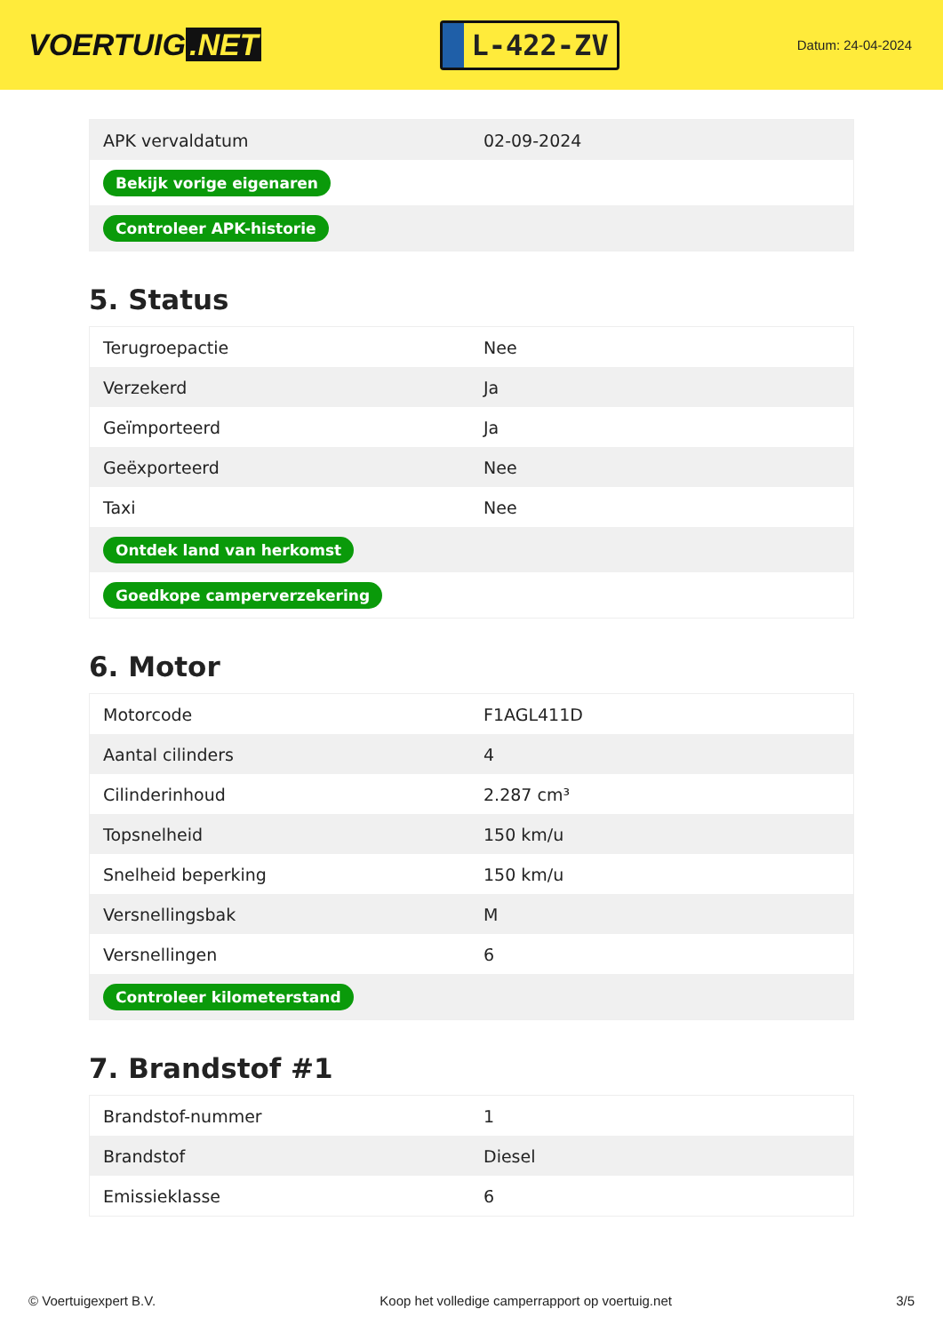VOERTUIG.NET
L-422-ZV
Datum: 24-04-2024
| APK vervaldatum | 02-09-2024 |
| Bekijk vorige eigenaren | |
| Controleer APK-historie | |
5. Status
| Terugroepactie | Nee |
| Verzekerd | Ja |
| Geïmporteerd | Ja |
| Geëxporteerd | Nee |
| Taxi | Nee |
| Ontdek land van herkomst | |
| Goedkope camperverzekering | |
6. Motor
| Motorcode | F1AGL411D |
| Aantal cilinders | 4 |
| Cilinderinhoud | 2.287 cm³ |
| Topsnelheid | 150 km/u |
| Snelheid beperking | 150 km/u |
| Versnellingsbak | M |
| Versnellingen | 6 |
| Controleer kilometerstand | |
7. Brandstof #1
| Brandstof-nummer | 1 |
| Brandstof | Diesel |
| Emissieklasse | 6 |
© Voertuigexpert B.V. Koop het volledige camperrapport op voertuig.net 3/5